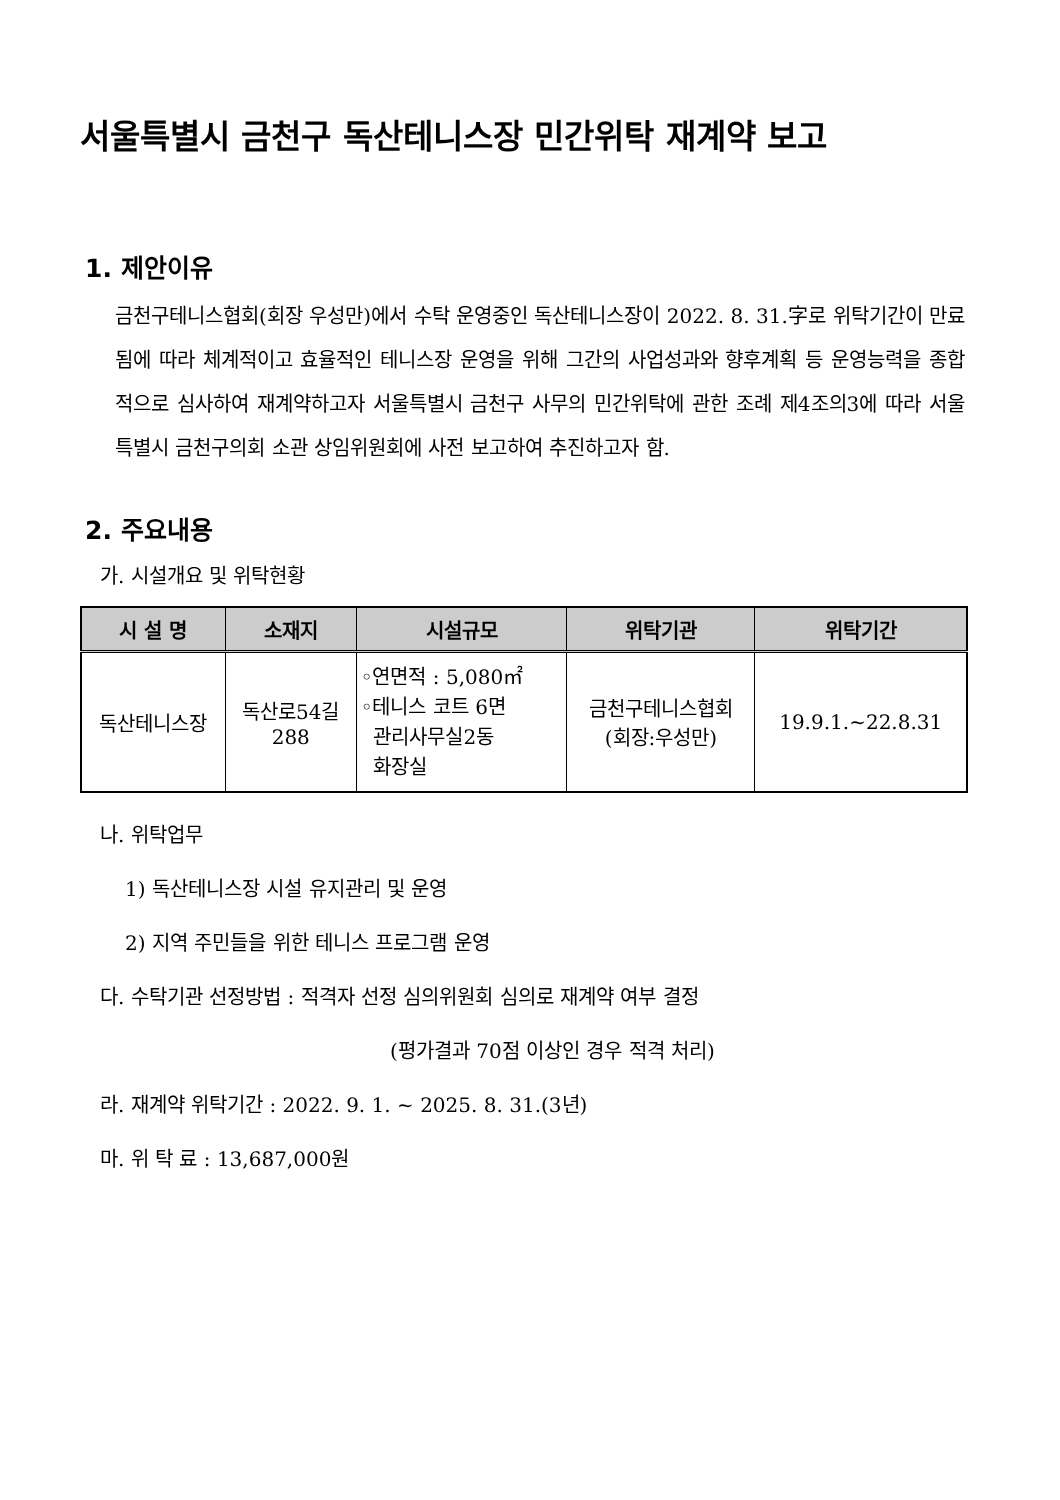서울특별시 금천구 독산테니스장 민간위탁 재계약 보고
1. 제안이유
금천구테니스협회(회장 우성만)에서 수탁 운영중인 독산테니스장이 2022. 8. 31.字로 위탁기간이 만료됨에 따라 체계적이고 효율적인 테니스장 운영을 위해 그간의 사업성과와 향후계획 등 운영능력을 종합적으로 심사하여 재계약하고자 서울특별시 금천구 사무의 민간위탁에 관한 조례 제4조의3에 따라 서울특별시 금천구의회 소관 상임위원회에 사전 보고하여 추진하고자 함.
2. 주요내용
가. 시설개요 및 위탁현황
| 시 설 명 | 소재지 | 시설규모 | 위탁기관 | 위탁기간 |
| --- | --- | --- | --- | --- |
| 독산테니스장 | 독산로54길 288 | ◦연면적 : 5,080㎡ ◦테니스 코트 6면 관리사무실2동 화장실 | 금천구테니스협회 (회장:우성만) | 19.9.1.~22.8.31 |
나. 위탁업무
1) 독산테니스장 시설 유지관리 및 운영
2) 지역 주민들을 위한 테니스 프로그램 운영
다. 수탁기관 선정방법 : 적격자 선정 심의위원회 심의로 재계약 여부 결정
(평가결과 70점 이상인 경우 적격 처리)
라. 재계약 위탁기간 : 2022. 9. 1. ~ 2025. 8. 31.(3년)
마. 위 탁 료 : 13,687,000원